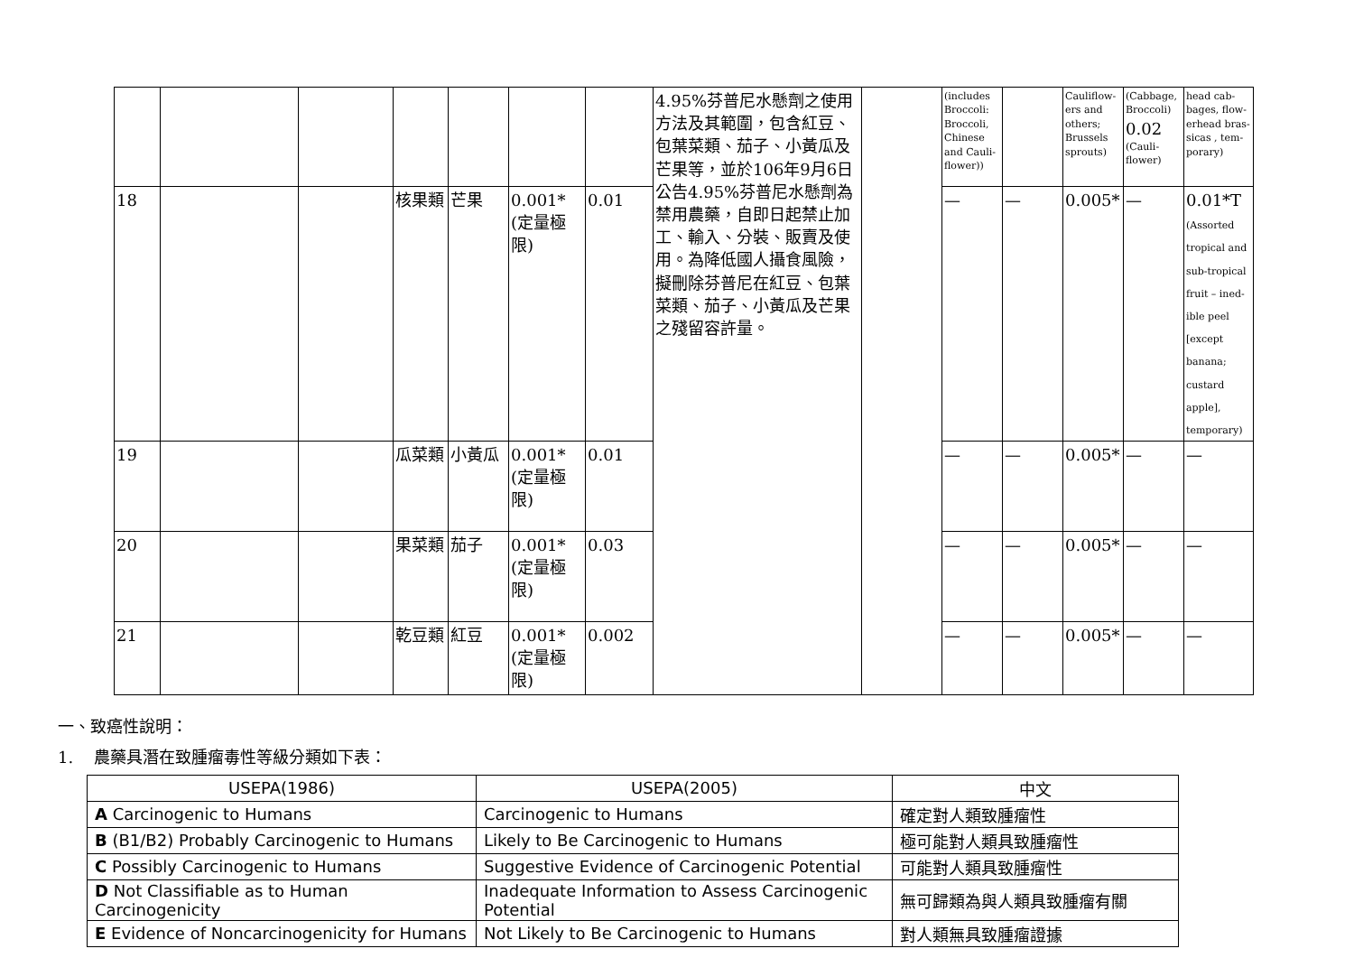| | | | | | | | 4.95%芬普尼水懸劑之使用方法及其範圍，包含紅豆、包葉菜類、茄子、小黃瓜及芒果等，並於106年9月6日公告4.95%芬普尼水懸劑為禁用農藥，自即日起禁止加工、輸入、分裝、販賣及使用。為降低國人攝食風險，擬刪除芬普尼在紅豆、包葉菜類、茄子、小黃瓜及芒果之殘留容許量。 | | (includes Broccoli: Broccoli, Chinese and Cauli-flower)) | | Cauliflow-ers and others; Brussels sprouts) | (Cabbage, Broccoli) 0.02 (Cauli-flower) | head cab-bages, flow-erhead bras-sicas , tem-porary) |
| 18 | | | 核果類 | 芒果 | 0.001*(定量極限) | 0.01 | | | — | — | 0.005* | — | 0.01*T (Assorted tropical and sub-tropical fruit – ined-ible peel [except banana; custard apple], temporary) |
| 19 | | | 瓜菜類 | 小黃瓜 | 0.001*(定量極限) | 0.01 | | | — | — | 0.005* | — | — |
| 20 | | | 果菜類 | 茄子 | 0.001*(定量極限) | 0.03 | | | — | — | 0.005* | — | — |
| 21 | | | 乾豆類 | 紅豆 | 0.001*(定量極限) | 0.002 | | | — | — | 0.005* | — | — |
一、致癌性說明：
1. 農藥具潛在致腫瘤毒性等級分類如下表：
| USEPA(1986) | USEPA(2005) | 中文 |
| --- | --- | --- |
| A Carcinogenic to Humans | Carcinogenic to Humans | 確定對人類致腫瘤性 |
| B (B1/B2) Probably Carcinogenic to Humans | Likely to Be Carcinogenic to Humans | 極可能對人類具致腫瘤性 |
| C Possibly Carcinogenic to Humans | Suggestive Evidence of Carcinogenic Potential | 可能對人類具致腫瘤性 |
| D Not Classifiable as to Human Carcinogenicity | Inadequate Information to Assess Carcinogenic Potential | 無可歸類為與人類具致腫瘤有關 |
| E Evidence of Noncarcinogenicity for Humans | Not Likely to Be Carcinogenic to Humans | 對人類無具致腫瘤證據 |